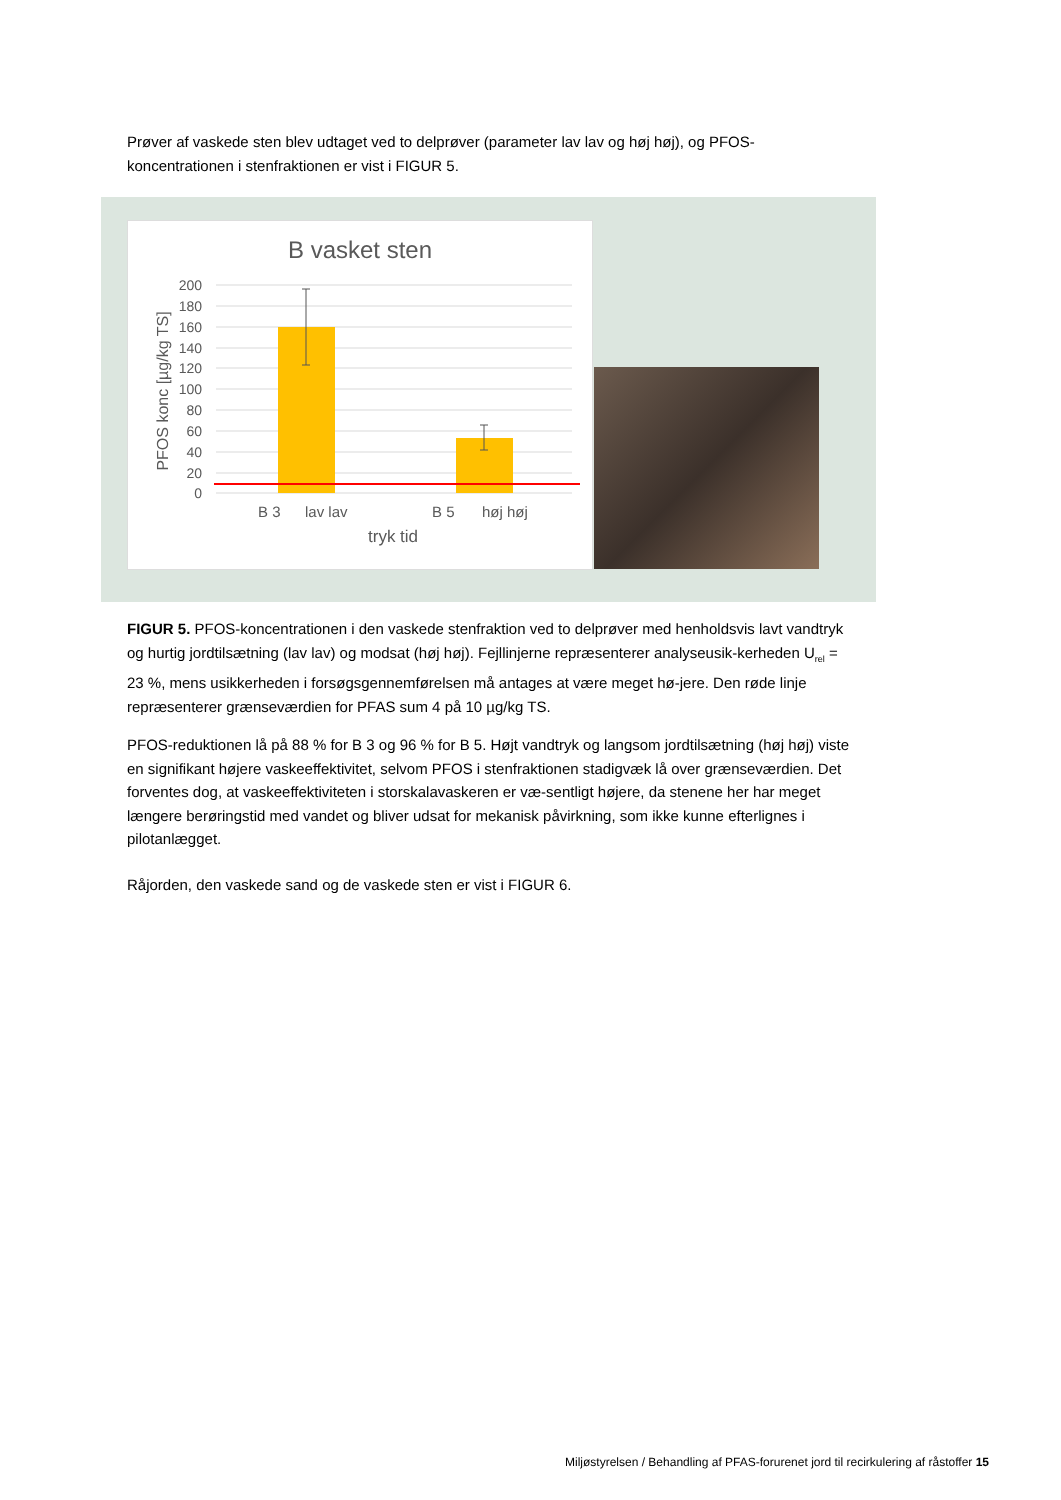Prøver af vaskede sten blev udtaget ved to delprøver (parameter lav lav og høj høj), og PFOS-koncentrationen i stenfraktionen er vist i FIGUR 5.
B vasket sten
200
180
160
140
120
100
80
60
40
20
0
B 3
lav lav
B 5
høj høj
tryk tid
PFOS konc [µg/kg TS]
FIGUR 5. PFOS-koncentrationen i den vaskede stenfraktion ved to delprøver med henholdsvis lavt vandtryk og hurtig jordtilsætning (lav lav) og modsat (høj høj). Fejllinjerne repræsenterer analyseusik-kerheden U<sub>rel</sub> = 23 %, mens usikkerheden i forsøgsgennemførelsen må antages at være meget hø-jere. Den røde linje repræsenterer grænseværdien for PFAS sum 4 på 10 µg/kg TS.
PFOS-reduktionen lå på 88 % for B 3 og 96 % for B 5. Højt vandtryk og langsom jordtilsætning (høj høj) viste en signifikant højere vaskeeffektivitet, selvom PFOS i stenfraktionen stadigvæk lå over grænseværdien. Det forventes dog, at vaskeeffektiviteten i storskalavaskeren er væ-sentligt højere, da stenene her har meget længere berøringstid med vandet og bliver udsat for mekanisk påvirkning, som ikke kunne efterlignes i pilotanlægget.
Råjorden, den vaskede sand og de vaskede sten er vist i FIGUR 6.
Miljøstyrelsen / Behandling af PFAS-forurenet jord til recirkulering af råstoffer 15